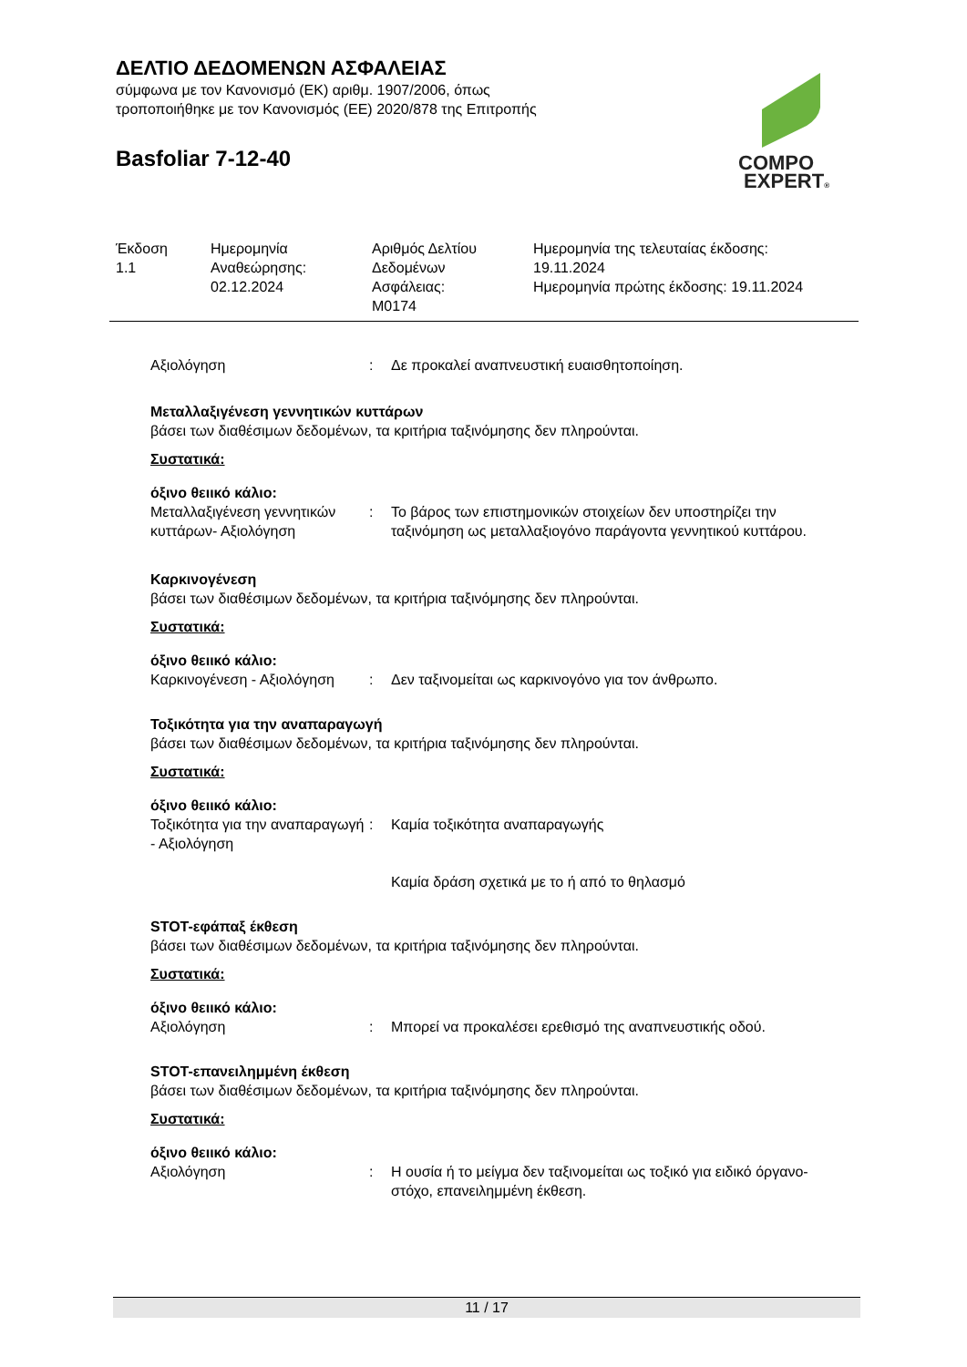ΔΕΛΤΙΟ ΔΕΔΟΜΕΝΩΝ ΑΣΦΑΛΕΙΑΣ
σύμφωνα με τον Κανονισμό (ΕΚ) αριθμ. 1907/2006, όπως
τροποποιήθηκε με τον Κανονισμός (ΕΕ) 2020/878 της Επιτροπής
Basfoliar 7-12-40
COMPO
EXPERT®
| Έκδοση 1.1 | Ημερομηνία Αναθεώρησης: 02.12.2024 | Αριθμός Δελτίου Δεδομένων Ασφάλειας: M0174 | Ημερομηνία της τελευταίας έκδοσης: 19.11.2024 Ημερομηνία πρώτης έκδοσης: 19.11.2024 |
Αξιολόγηση : Δε προκαλεί αναπνευστική ευαισθητοποίηση.
Μεταλλαξιγένεση γεννητικών κυττάρων
βάσει των διαθέσιμων δεδομένων, τα κριτήρια ταξινόμησης δεν πληρούνται.
Συστατικά:
όξινο θειικό κάλιο:
Μεταλλαξιγένεση γεννητικών κυττάρων- Αξιολόγηση
: Το βάρος των επιστημονικών στοιχείων δεν υποστηρίζει την ταξινόμηση ως μεταλλαξιογόνο παράγοντα γεννητικού κυττάρου.
Καρκινογένεση
βάσει των διαθέσιμων δεδομένων, τα κριτήρια ταξινόμησης δεν πληρούνται.
Συστατικά:
όξινο θειικό κάλιο:
Καρκινογένεση - Αξιολόγηση
: Δεν ταξινομείται ως καρκινογόνο για τον άνθρωπο.
Τοξικότητα για την αναπαραγωγή
βάσει των διαθέσιμων δεδομένων, τα κριτήρια ταξινόμησης δεν πληρούνται.
Συστατικά:
όξινο θειικό κάλιο:
Τοξικότητα για την αναπαραγωγή - Αξιολόγηση
: Καμία τοξικότητα αναπαραγωγής
Καμία δράση σχετικά με το ή από το θηλασμό
STOT-εφάπαξ έκθεση
βάσει των διαθέσιμων δεδομένων, τα κριτήρια ταξινόμησης δεν πληρούνται.
Συστατικά:
όξινο θειικό κάλιο:
Αξιολόγηση : Μπορεί να προκαλέσει ερεθισμό της αναπνευστικής οδού.
STOT-επανειλημμένη έκθεση
βάσει των διαθέσιμων δεδομένων, τα κριτήρια ταξινόμησης δεν πληρούνται.
Συστατικά:
όξινο θειικό κάλιο:
Αξιολόγηση : Η ουσία ή το μείγμα δεν ταξινομείται ως τοξικό για ειδικό όργανο-στόχο, επανειλημμένη έκθεση.
11 / 17